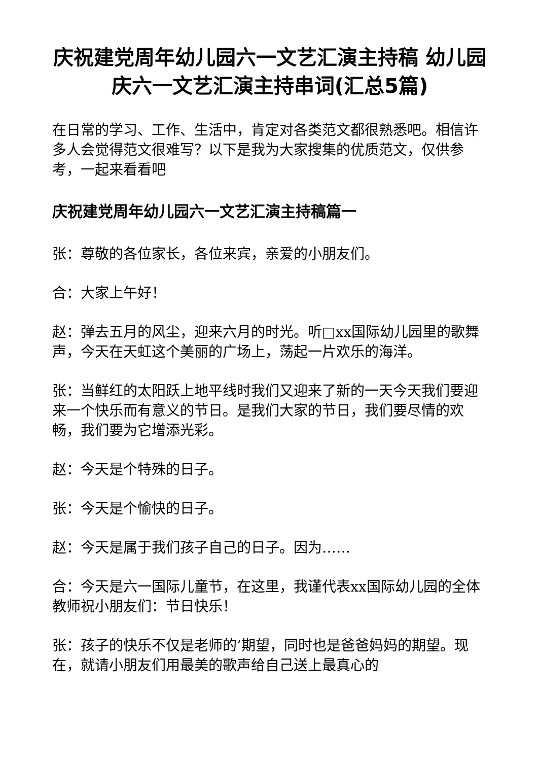庆祝建党周年幼儿园六一文艺汇演主持稿 幼儿园庆六一文艺汇演主持串词(汇总5篇)
在日常的学习、工作、生活中，肯定对各类范文都很熟悉吧。相信许多人会觉得范文很难写？以下是我为大家搜集的优质范文，仅供参考，一起来看看吧
庆祝建党周年幼儿园六一文艺汇演主持稿篇一
张：尊敬的各位家长，各位来宾，亲爱的小朋友们。
合：大家上午好！
赵：弹去五月的风尘，迎来六月的时光。听□xx国际幼儿园里的歌舞声，今天在天虹这个美丽的广场上，荡起一片欢乐的海洋。
张：当鲜红的太阳跃上地平线时我们又迎来了新的一天今天我们要迎来一个快乐而有意义的节日。是我们大家的节日，我们要尽情的欢畅，我们要为它增添光彩。
赵：今天是个特殊的日子。
张：今天是个愉快的日子。
赵：今天是属于我们孩子自己的日子。因为……
合：今天是六一国际儿童节，在这里，我谨代表xx国际幼儿园的全体教师祝小朋友们：节日快乐！
张：孩子的快乐不仅是老师的’期望，同时也是爸爸妈妈的期望。现在，就请小朋友们用最美的歌声给自己送上最真心的